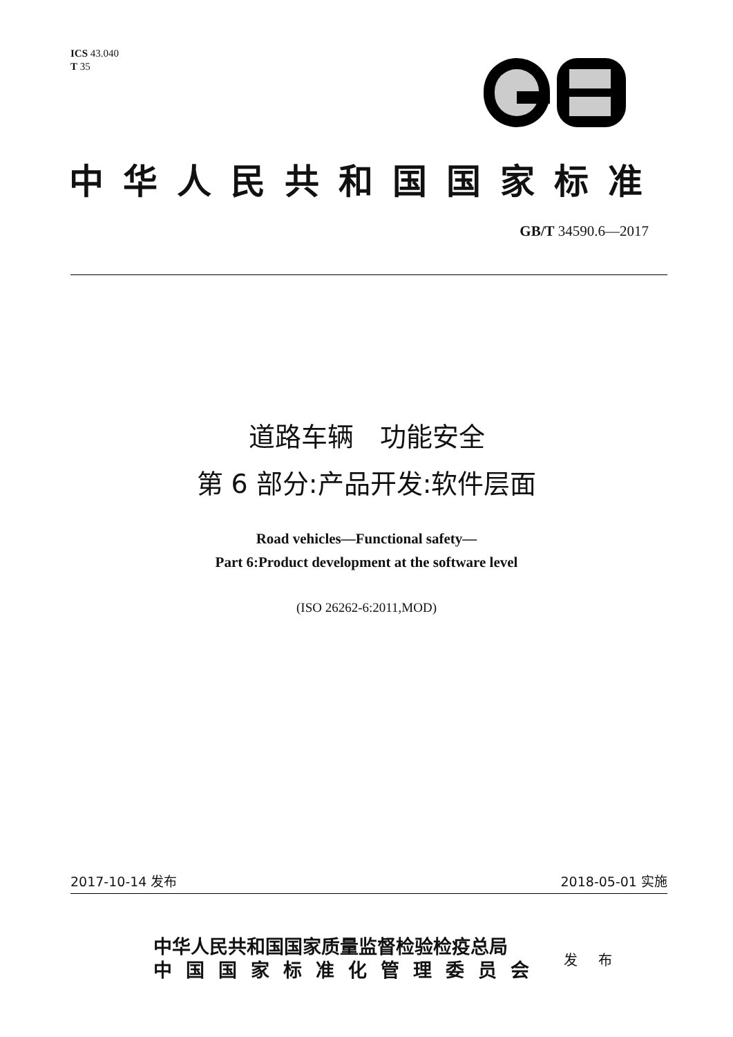ICS 43.040
T 35
中华人民共和国国家标准
GB/T 34590.6—2017
道路车辆　功能安全
第 6 部分:产品开发:软件层面
Road vehicles—Functional safety—
Part 6:Product development at the software level
(ISO 26262-6:2011,MOD)
2017-10-14 发布 2018-05-01 实施
中华人民共和国国家质量监督检验检疫总局
中国国家标准化管理委员会
发 布